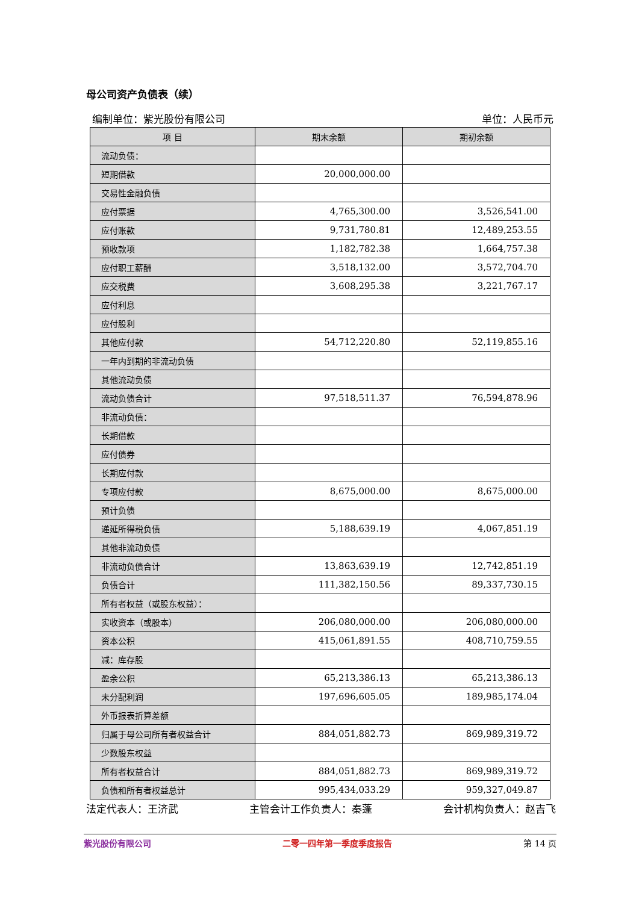母公司资产负债表（续）
编制单位：紫光股份有限公司 单位：人民币元
| 项 目 | 期末余额 | 期初余额 |
| --- | --- | --- |
| 流动负债： | | |
| 短期借款 | 20,000,000.00 | |
| 交易性金融负债 | | |
| 应付票据 | 4,765,300.00 | 3,526,541.00 |
| 应付账款 | 9,731,780.81 | 12,489,253.55 |
| 预收款项 | 1,182,782.38 | 1,664,757.38 |
| 应付职工薪酬 | 3,518,132.00 | 3,572,704.70 |
| 应交税费 | 3,608,295.38 | 3,221,767.17 |
| 应付利息 | | |
| 应付股利 | | |
| 其他应付款 | 54,712,220.80 | 52,119,855.16 |
| 一年内到期的非流动负债 | | |
| 其他流动负债 | | |
| 流动负债合计 | 97,518,511.37 | 76,594,878.96 |
| 非流动负债： | | |
| 长期借款 | | |
| 应付债券 | | |
| 长期应付款 | | |
| 专项应付款 | 8,675,000.00 | 8,675,000.00 |
| 预计负债 | | |
| 递延所得税负债 | 5,188,639.19 | 4,067,851.19 |
| 其他非流动负债 | | |
| 非流动负债合计 | 13,863,639.19 | 12,742,851.19 |
| 负债合计 | 111,382,150.56 | 89,337,730.15 |
| 所有者权益（或股东权益）： | | |
| 实收资本（或股本） | 206,080,000.00 | 206,080,000.00 |
| 资本公积 | 415,061,891.55 | 408,710,759.55 |
| 减：库存股 | | |
| 盈余公积 | 65,213,386.13 | 65,213,386.13 |
| 未分配利润 | 197,696,605.05 | 189,985,174.04 |
| 外币报表折算差额 | | |
| 归属于母公司所有者权益合计 | 884,051,882.73 | 869,989,319.72 |
| 少数股东权益 | | |
| 所有者权益合计 | 884,051,882.73 | 869,989,319.72 |
| 负债和所有者权益总计 | 995,434,033.29 | 959,327,049.87 |
法定代表人：王济武 主管会计工作负责人：秦蓬 会计机构负责人：赵吉飞
紫光股份有限公司 二零一四年第一季度季度报告 第 14 页